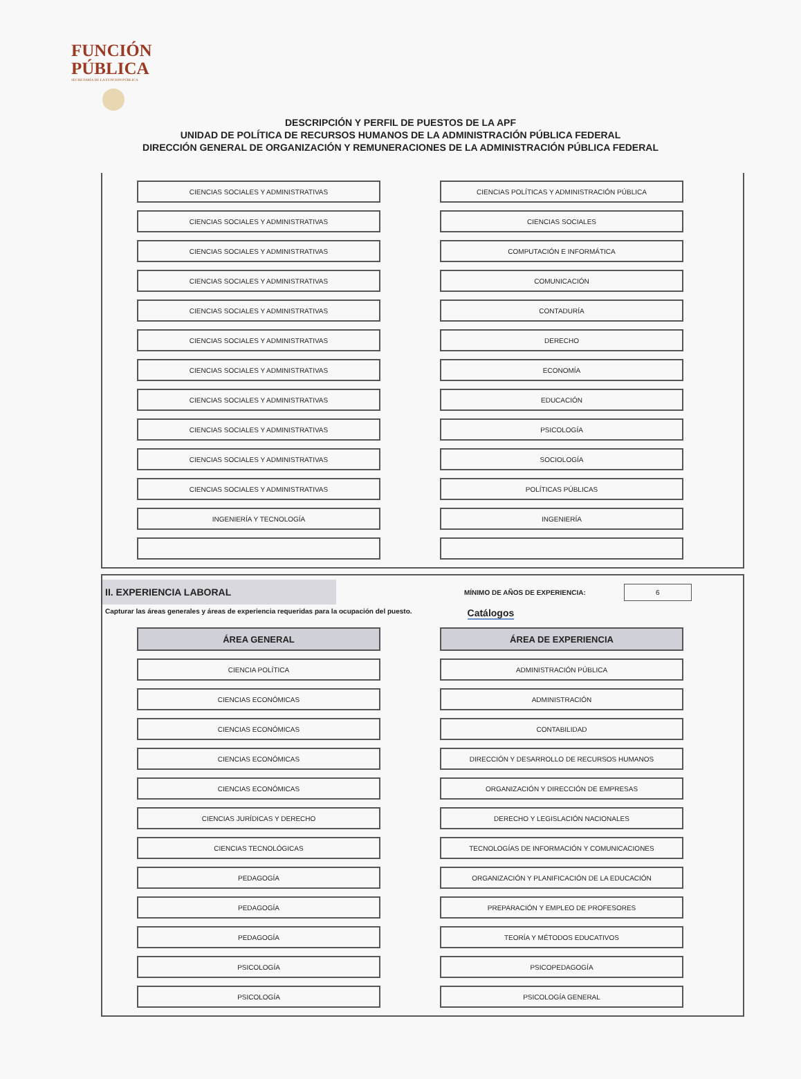FUNCIÓN
PÚBLICA
SECRETARÍA DE LA FUNCIÓN PÚBLICA
DESCRIPCIÓN Y PERFIL DE PUESTOS DE LA APF
UNIDAD DE POLÍTICA DE RECURSOS HUMANOS DE LA ADMINISTRACIÓN PÚBLICA FEDERAL
DIRECCIÓN GENERAL DE ORGANIZACIÓN Y REMUNERACIONES DE LA ADMINISTRACIÓN PÚBLICA FEDERAL
| CIENCIAS SOCIALES Y ADMINISTRATIVAS | | CIENCIAS POLÍTICAS Y ADMINISTRACIÓN PÚBLICA |
| CIENCIAS SOCIALES Y ADMINISTRATIVAS | | CIENCIAS SOCIALES |
| CIENCIAS SOCIALES Y ADMINISTRATIVAS | | COMPUTACIÓN E INFORMÁTICA |
| CIENCIAS SOCIALES Y ADMINISTRATIVAS | | COMUNICACIÓN |
| CIENCIAS SOCIALES Y ADMINISTRATIVAS | | CONTADURÍA |
| CIENCIAS SOCIALES Y ADMINISTRATIVAS | | DERECHO |
| CIENCIAS SOCIALES Y ADMINISTRATIVAS | | ECONOMÍA |
| CIENCIAS SOCIALES Y ADMINISTRATIVAS | | EDUCACIÓN |
| CIENCIAS SOCIALES Y ADMINISTRATIVAS | | PSICOLOGÍA |
| CIENCIAS SOCIALES Y ADMINISTRATIVAS | | SOCIOLOGÍA |
| CIENCIAS SOCIALES Y ADMINISTRATIVAS | | POLÍTICAS PÚBLICAS |
| INGENIERÍA Y TECNOLOGÍA | | INGENIERÍA |
II. EXPERIENCIA LABORAL
MÍNIMO DE AÑOS DE EXPERIENCIA:
6
Capturar las áreas generales y áreas de experiencia requeridas para la ocupación del puesto. Catálogos
| ÁREA GENERAL | | ÁREA DE EXPERIENCIA |
| CIENCIA POLÍTICA | | ADMINISTRACIÓN PÚBLICA |
| CIENCIAS ECONÓMICAS | | ADMINISTRACIÓN |
| CIENCIAS ECONÓMICAS | | CONTABILIDAD |
| CIENCIAS ECONÓMICAS | | DIRECCIÓN Y DESARROLLO DE RECURSOS HUMANOS |
| CIENCIAS ECONÓMICAS | | ORGANIZACIÓN Y DIRECCIÓN DE EMPRESAS |
| CIENCIAS JURÍDICAS Y DERECHO | | DERECHO Y LEGISLACIÓN NACIONALES |
| CIENCIAS TECNOLÓGICAS | | TECNOLOGÍAS DE INFORMACIÓN Y COMUNICACIONES |
| PEDAGOGÍA | | ORGANIZACIÓN Y PLANIFICACIÓN DE LA EDUCACIÓN |
| PEDAGOGÍA | | PREPARACIÓN Y EMPLEO DE PROFESORES |
| PEDAGOGÍA | | TEORÍA Y MÉTODOS EDUCATIVOS |
| PSICOLOGÍA | | PSICOPEDAGOGÍA |
| PSICOLOGÍA | | PSICOLOGÍA GENERAL |